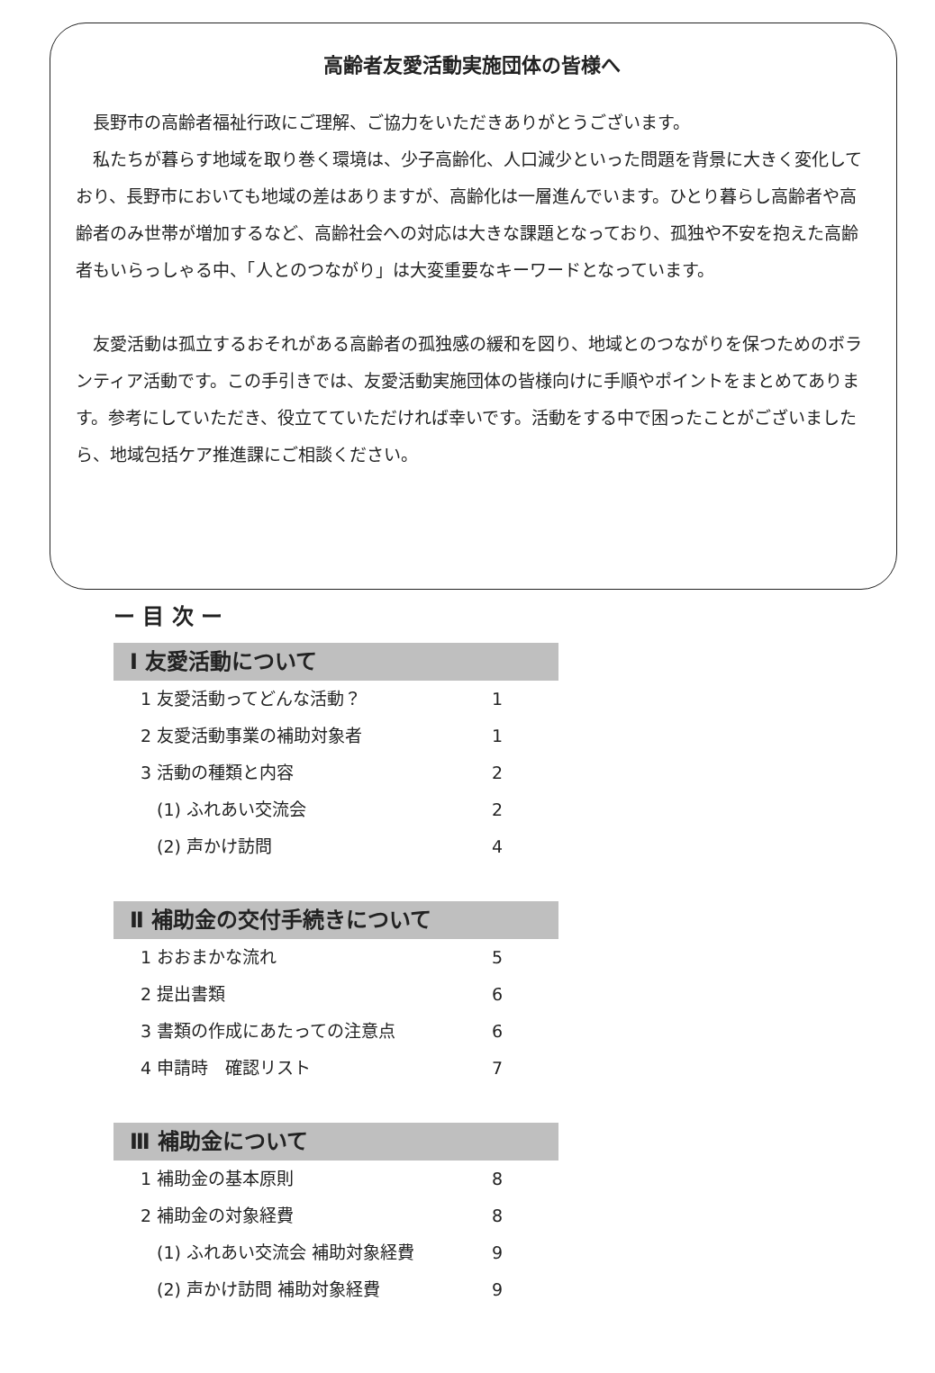高齢者友愛活動実施団体の皆様へ
長野市の高齢者福祉行政にご理解、ご協力をいただきありがとうございます。
私たちが暮らす地域を取り巻く環境は、少子高齢化、人口減少といった問題を背景に大きく変化しており、長野市においても地域の差はありますが、高齢化は一層進んでいます。ひとり暮らし高齢者や高齢者のみ世帯が増加するなど、高齢社会への対応は大きな課題となっており、孤独や不安を抱えた高齢者もいらっしゃる中、「人とのつながり」は大変重要なキーワードとなっています。
友愛活動は孤立するおそれがある高齢者の孤独感の緩和を図り、地域とのつながりを保つためのボランティア活動です。この手引きでは、友愛活動実施団体の皆様向けに手順やポイントをまとめてあります。参考にしていただき、役立てていただければ幸いです。活動をする中で困ったことがございましたら、地域包括ケア推進課にご相談ください。
ー 目 次 ー
Ⅰ 友愛活動について
1 友愛活動ってどんな活動？ 1
2 友愛活動事業の補助対象者 1
3 活動の種類と内容 2
(1) ふれあい交流会 2
(2) 声かけ訪問 4
Ⅱ 補助金の交付手続きについて
1 おおまかな流れ 5
2 提出書類 6
3 書類の作成にあたっての注意点 6
4 申請時　確認リスト 7
Ⅲ 補助金について
1 補助金の基本原則 8
2 補助金の対象経費 8
(1) ふれあい交流会 補助対象経費 9
(2) 声かけ訪問 補助対象経費 9